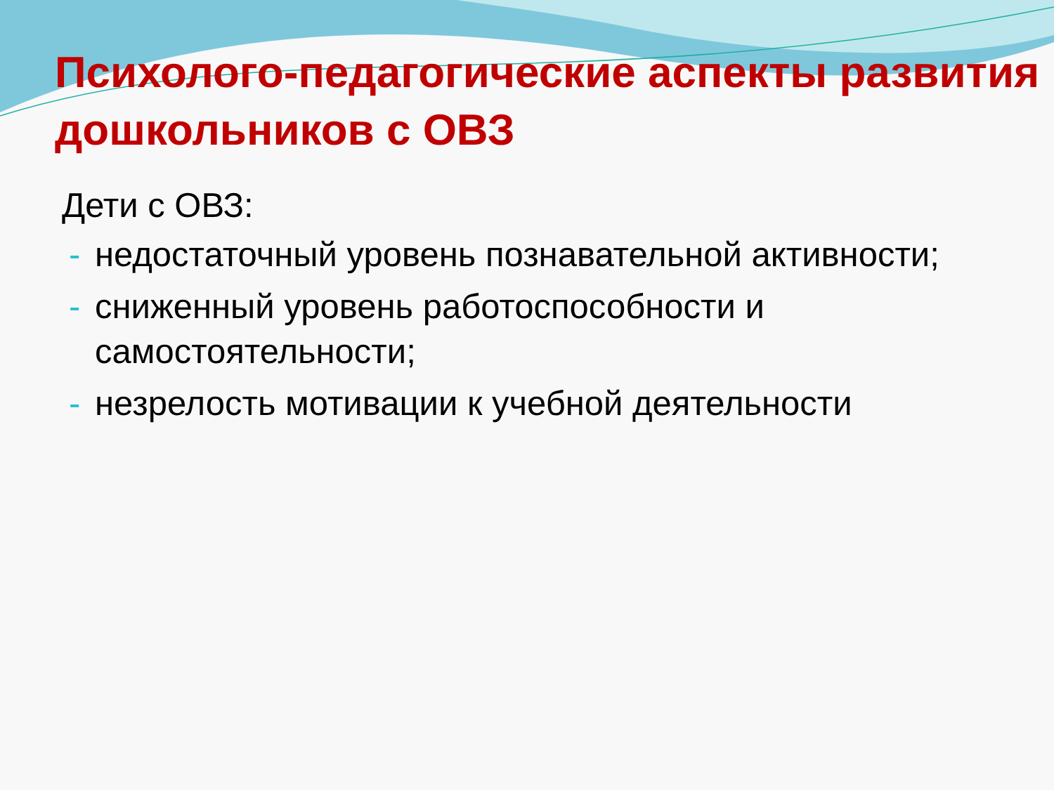Психолого-педагогические аспекты развития дошкольников с ОВЗ
Дети с ОВЗ:
- недостаточный уровень познавательной активности;
- сниженный уровень работоспособности и самостоятельности;
- незрелость мотивации к учебной деятельности